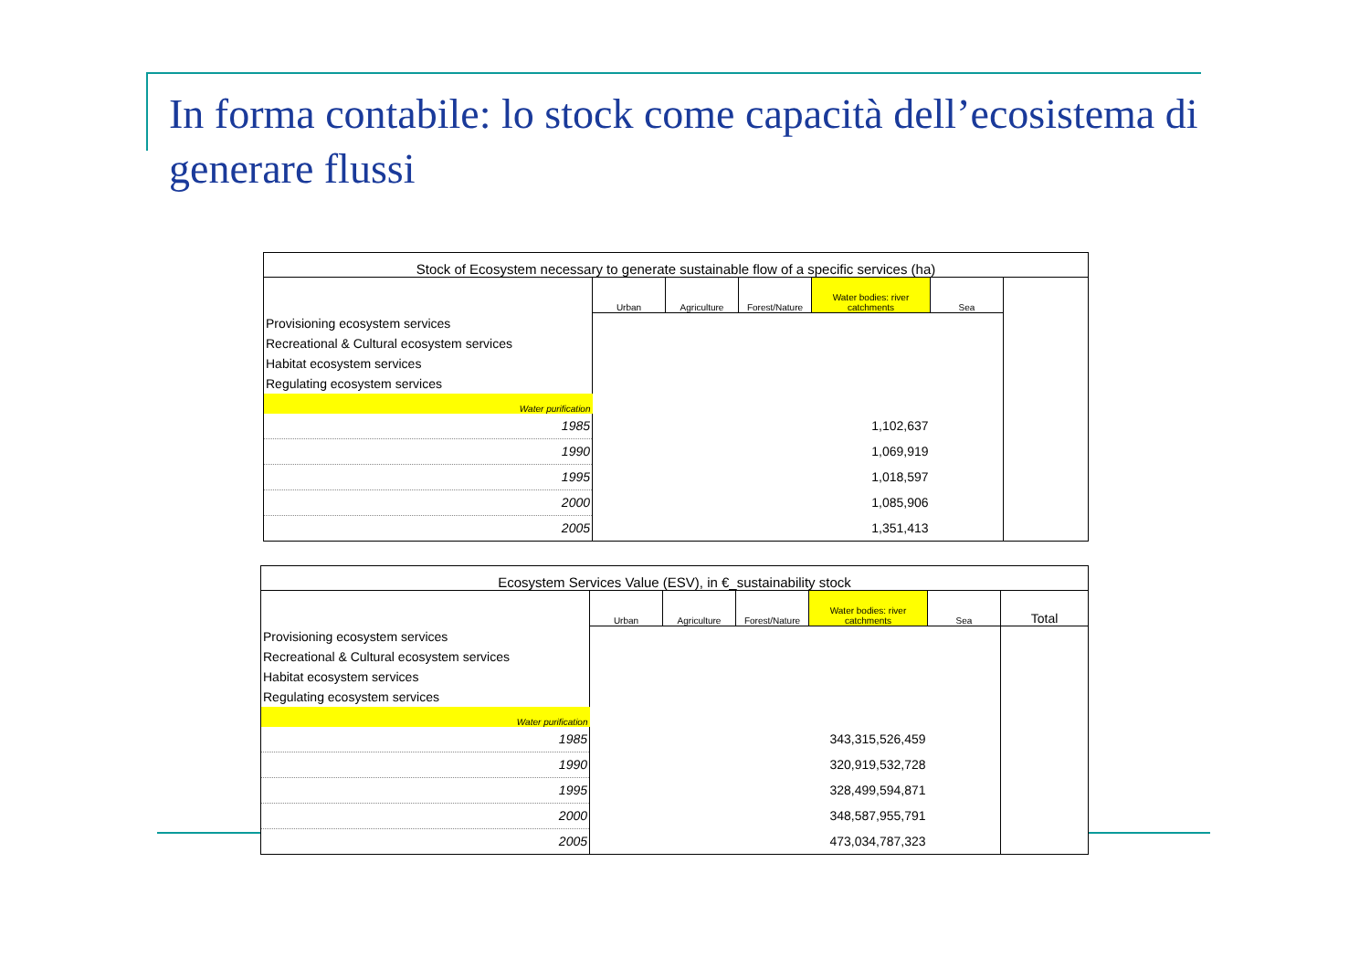In forma contabile: lo stock come capacità dell’ecosistema di generare flussi
| Stock of Ecosystem necessary to generate sustainable flow of a specific services (ha) | | | | | | |
| | Urban | Agriculture | Forest/Nature | Water bodies: river catchments | Sea | |
| Provisioning ecosystem services | | | | | | |
| Recreational & Cultural ecosystem services | | | | | | |
| Habitat ecosystem services | | | | | | |
| Regulating ecosystem services | | | | | | |
| Water purification | | | | | | |
| 1985 | | | | 1,102,637 | | |
| 1990 | | | | 1,069,919 | | |
| 1995 | | | | 1,018,597 | | |
| 2000 | | | | 1,085,906 | | |
| 2005 | | | | 1,351,413 | | |
| Ecosystem Services Value (ESV), in €_sustainability stock | | | | | | |
| | Urban | Agriculture | Forest/Nature | Water bodies: river catchments | Sea | Total |
| Provisioning ecosystem services | | | | | | |
| Recreational & Cultural ecosystem services | | | | | | |
| Habitat ecosystem services | | | | | | |
| Regulating ecosystem services | | | | | | |
| Water purification | | | | | | |
| 1985 | | | | 343,315,526,459 | | |
| 1990 | | | | 320,919,532,728 | | |
| 1995 | | | | 328,499,594,871 | | |
| 2000 | | | | 348,587,955,791 | | |
| 2005 | | | | 473,034,787,323 | | |